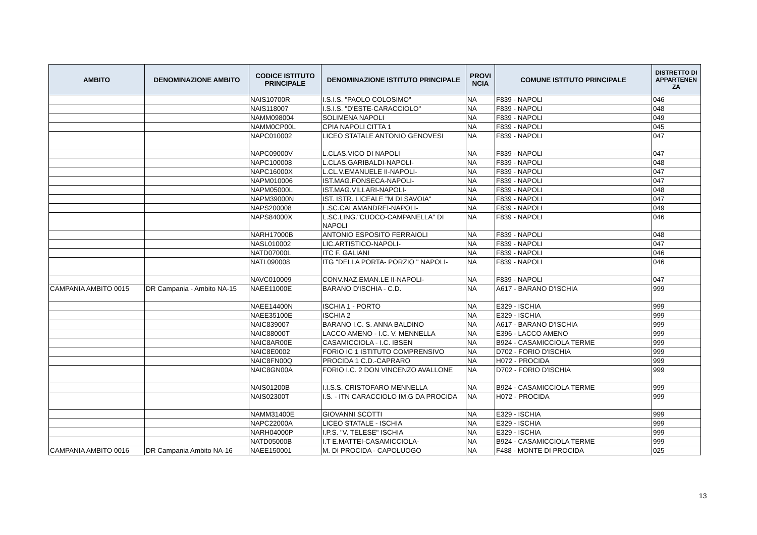| AMBITO | DENOMINAZIONE AMBITO | CODICE ISTITUTO PRINCIPALE | DENOMINAZIONE ISTITUTO PRINCIPALE | PROVI NCIA | COMUNE ISTITUTO PRINCIPALE | DISTRETTO DI APPARTENEN ZA |
| --- | --- | --- | --- | --- | --- | --- |
| | | NAIS10700R | I.S.I.S. "PAOLO COLOSIMO" | NA | F839 - NAPOLI | 046 |
| | | NAIS118007 | I.S.I.S. "D'ESTE-CARACCIOLO" | NA | F839 - NAPOLI | 048 |
| | | NAMM098004 | SOLIMENA NAPOLI | NA | F839 - NAPOLI | 049 |
| | | NAMM0CP00L | CPIA NAPOLI CITTA 1 | NA | F839 - NAPOLI | 045 |
| | | NAPC010002 | LICEO STATALE ANTONIO GENOVESI | NA | F839 - NAPOLI | 047 |
| | | NAPC09000V | L.CLAS.VICO DI NAPOLI | NA | F839 - NAPOLI | 047 |
| | | NAPC100008 | L.CLAS.GARIBALDI-NAPOLI- | NA | F839 - NAPOLI | 048 |
| | | NAPC16000X | L.CL.V.EMANUELE II-NAPOLI- | NA | F839 - NAPOLI | 047 |
| | | NAPM010006 | IST.MAG.FONSECA-NAPOLI- | NA | F839 - NAPOLI | 047 |
| | | NAPM05000L | IST.MAG.VILLARI-NAPOLI- | NA | F839 - NAPOLI | 048 |
| | | NAPM39000N | IST. ISTR. LICEALE "M DI SAVOIA" | NA | F839 - NAPOLI | 047 |
| | | NAPS200008 | L.SC.CALAMANDREI-NAPOLI- | NA | F839 - NAPOLI | 049 |
| | | NAPS84000X | L.SC.LING."CUOCO-CAMPANELLA" DI NAPOLI | NA | F839 - NAPOLI | 046 |
| | | NARH17000B | ANTONIO ESPOSITO FERRAIOLI | NA | F839 - NAPOLI | 048 |
| | | NASL010002 | LIC.ARTISTICO-NAPOLI- | NA | F839 - NAPOLI | 047 |
| | | NATD07000L | ITC F. GALIANI | NA | F839 - NAPOLI | 046 |
| | | NATL090008 | ITG "DELLA PORTA- PORZIO " NAPOLI- | NA | F839 - NAPOLI | 046 |
| | | NAVC010009 | CONV.NAZ.EMAN.LE II-NAPOLI- | NA | F839 - NAPOLI | 047 |
| CAMPANIA AMBITO 0015 | DR Campania - Ambito NA-15 | NAEE11000E | BARANO D'ISCHIA - C.D. | NA | A617 - BARANO D'ISCHIA | 999 |
| | | NAEE14400N | ISCHIA 1 - PORTO | NA | E329 - ISCHIA | 999 |
| | | NAEE35100E | ISCHIA 2 | NA | E329 - ISCHIA | 999 |
| | | NAIC839007 | BARANO I.C. S. ANNA BALDINO | NA | A617 - BARANO D'ISCHIA | 999 |
| | | NAIC88000T | LACCO AMENO - I.C. V. MENNELLA | NA | E396 - LACCO AMENO | 999 |
| | | NAIC8AR00E | CASAMICCIOLA - I.C. IBSEN | NA | B924 - CASAMICCIOLA TERME | 999 |
| | | NAIC8E0002 | FORIO IC 1 ISTITUTO COMPRENSIVO | NA | D702 - FORIO D'ISCHIA | 999 |
| | | NAIC8FN00Q | PROCIDA 1 C.D.-CAPRARO | NA | H072 - PROCIDA | 999 |
| | | NAIC8GN00A | FORIO I.C. 2 DON VINCENZO AVALLONE | NA | D702 - FORIO D'ISCHIA | 999 |
| | | NAIS01200B | I.I.S.S. CRISTOFARO MENNELLA | NA | B924 - CASAMICCIOLA TERME | 999 |
| | | NAIS02300T | I.S. - ITN CARACCIOLO IM.G DA PROCIDA | NA | H072 - PROCIDA | 999 |
| | | NAMM31400E | GIOVANNI SCOTTI | NA | E329 - ISCHIA | 999 |
| | | NAPC22000A | LICEO STATALE - ISCHIA | NA | E329 - ISCHIA | 999 |
| | | NARH04000P | I.P.S. "V. TELESE" ISCHIA | NA | E329 - ISCHIA | 999 |
| | | NATD05000B | I.T E.MATTEI-CASAMICCIOLA- | NA | B924 - CASAMICCIOLA TERME | 999 |
| CAMPANIA AMBITO 0016 | DR Campania Ambito NA-16 | NAEE150001 | M. DI PROCIDA - CAPOLUOGO | NA | F488 - MONTE DI PROCIDA | 025 |
13